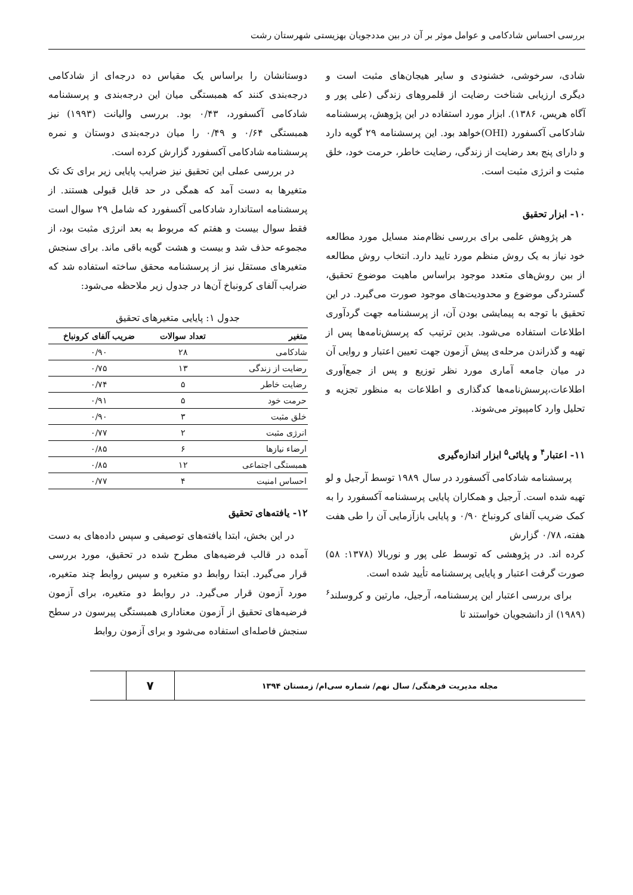بررسی احساس شادکامی و عوامل موثر بر آن در بین مددجویان بهزیستی شهرستان رشت
شادی، سرخوشی، خشنودی و سایر هیجان‌های مثبت است و دیگری ارزیابی شناخت رضایت از قلمروهای زندگی (علی پور و آگاه هریس، ۱۳۸۶). ابزار مورد استفاده در این پژوهش، پرسشنامه شادکامی آکسفورد (OHI)خواهد بود. این پرسشنامه ۲۹ گویه دارد و دارای پنج بعد رضایت از زندگی، رضایت خاطر، حرمت خود، خلق مثبت و انرژی مثبت است.
۱۰- ابزار تحقیق
هر پژوهش علمی برای بررسی نظام‌مند مسایل مورد مطالعه خود نیاز به یک روش منظم مورد تایید دارد. انتخاب روش مطالعه از بین روش‌های متعدد موجود براساس ماهیت موضوع تحقیق، گستردگی موضوع و محدودیت‌های موجود صورت می‌گیرد. در این تحقیق با توجه به پیمایشی بودن آن، از پرسشنامه جهت گردآوری اطلاعات استفاده می‌شود. بدین ترتیب که پرسش‌نامه‌ها پس از تهیه و گذراندن مرحله‌ی پیش آزمون جهت تعیین اعتبار و روایی آن در میان جامعه آماری مورد نظر توزیع و پس از جمع‌آوری اطلاعات،پرسش‌نامه‌ها کدگذاری و اطلاعات به منظور تجزیه و تحلیل وارد کامپیوتر می‌شوند.
۱۱- اعتبار<sup>۴</sup> و پایائی<sup>۵</sup> ابزار اندازه‌گیری
پرسشنامه شادکامی آکسفورد در سال ۱۹۸۹ توسط آرجیل و لو تهیه شده است. آرجیل و همکاران پایایی پرسشنامه آکسفورد را به کمک ضریب آلفای کرونباخ ۰/۹۰ و پایایی بازآزمایی آن را طی هفت هفته، ۰/۷۸ گزارش
کرده اند. در پژوهشی که توسط علی پور و نوربالا (۱۳۷۸: ۵۸) صورت گرفت اعتبار و پایایی پرسشنامه تأیید شده است.
برای بررسی اعتبار این پرسشنامه، آرجیل، مارتین و کروسلند<sup>۶</sup> (۱۹۸۹) از دانشجویان خواستند تا
دوستانشان را براساس یک مقیاس ده درجه‌ای از شادکامی درجه‌بندی کنند که همبستگی میان این درجه‌بندی و پرسشنامه شادکامی آکسفورد، ۰/۴۳ بود. بررسی والیانت (۱۹۹۳) نیز همبستگی ۰/۶۴ و ۰/۴۹ را میان درجه‌بندی دوستان و نمره پرسشنامه شادکامی آکسفورد گزارش کرده است.
در بررسی عملی این تحقیق نیز ضرایب پایایی زیر برای تک تک متغیرها به دست آمد که همگی در حد قابل قبولی هستند. از پرسشنامه استاندارد شادکامی آکسفورد که شامل ۲۹ سوال است فقط سوال بیست و هفتم که مربوط به بعد انرژی مثبت بود، از مجموعه حذف شد و بیست و هشت گویه باقی ماند. برای سنجش متغیرهای مستقل نیز از پرسشنامه محقق ساخته استفاده شد که ضرایب آلفای کرونباخ آن‌ها در جدول زیر ملاحظه می‌شود:
جدول ۱: پایایی متغیرهای تحقیق
| متغیر | تعداد سوالات | ضریب آلفای کرونباخ |
| --- | --- | --- |
| شادکامی | ۲۸ | ۰/۹۰ |
| رضایت از زندگی | ۱۳ | ۰/۷۵ |
| رضایت خاطر | ۵ | ۰/۷۴ |
| حرمت خود | ۵ | ۰/۹۱ |
| خلق مثبت | ۳ | ۰/۹۰ |
| انرژی مثبت | ۲ | ۰/۷۷ |
| ارضاء نیازها | ۶ | ۰/۸۵ |
| همبستگی اجتماعی | ۱۲ | ۰/۸۵ |
| احساس امنیت | ۴ | ۰/۷۷ |
۱۲- یافته‌های تحقیق
در این بخش، ابتدا یافته‌های توصیفی و سپس داده‌های به دست آمده در قالب فرضیه‌های مطرح شده در تحقیق، مورد بررسی قرار می‌گیرد. ابتدا روابط دو متغیره و سپس روابط چند متغیره، مورد آزمون قرار می‌گیرد. در روابط دو متغیره، برای آزمون فرضیه‌های تحقیق از آزمون معناداری همبستگی پیرسون در سطح سنجش فاصله‌ای استفاده می‌شود و برای آزمون روابط
مجله مدیریت فرهنگی/ سال نهم/ شماره سی‌ام/ زمستان ۱۳۹۴
۷